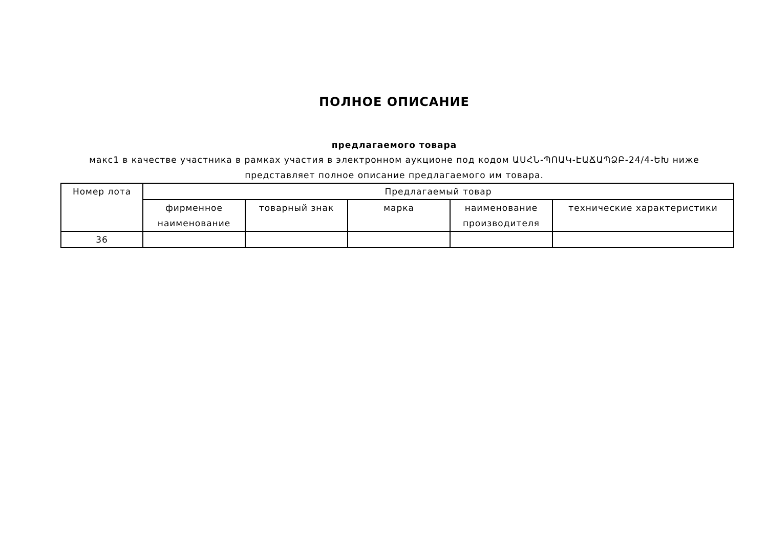ПОЛНОЕ ОПИСАНИЕ
предлагаемого товара
макс1 в качестве участника в рамках участия в электронном аукционе под кодом ԱՍՀՆ-ՊՈԱԿ-ԷԱՃԱՊՁԲ-24/4-ԵԽ ниже представляет полное описание предлагаемого им товара.
| Номер лота | Предлагаемый товар | | | | |
| --- | --- | --- | --- | --- | --- |
| | фирменное наименование | товарный знак | марка | наименование производителя | технические характеристики |
| 36 | | | | | |